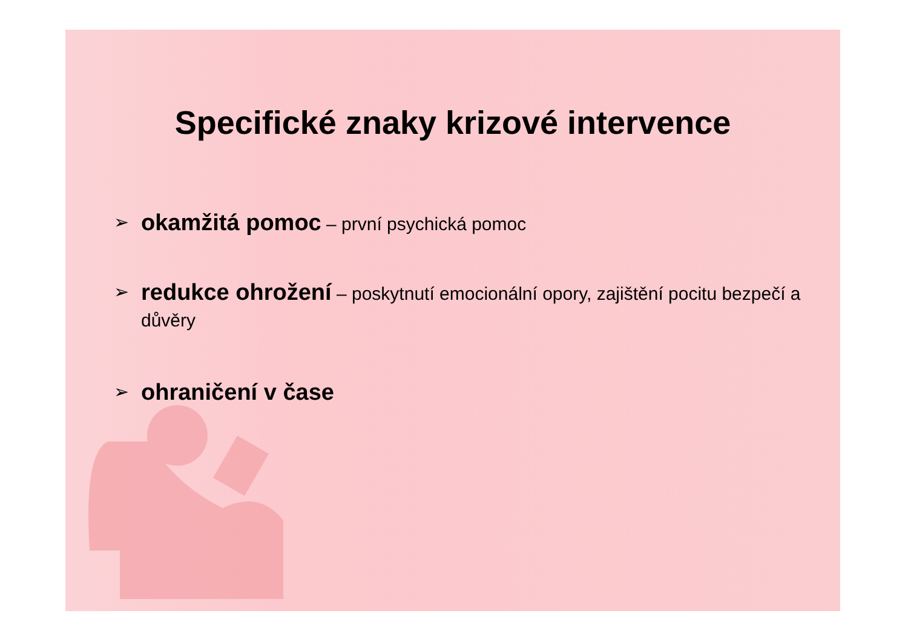Specifické znaky krizové intervence
➢ okamžitá pomoc – první psychická pomoc
➢ redukce ohrožení – poskytnutí emocionální opory, zajištění pocitu bezpečí a důvěry
➢ ohraničení v čase